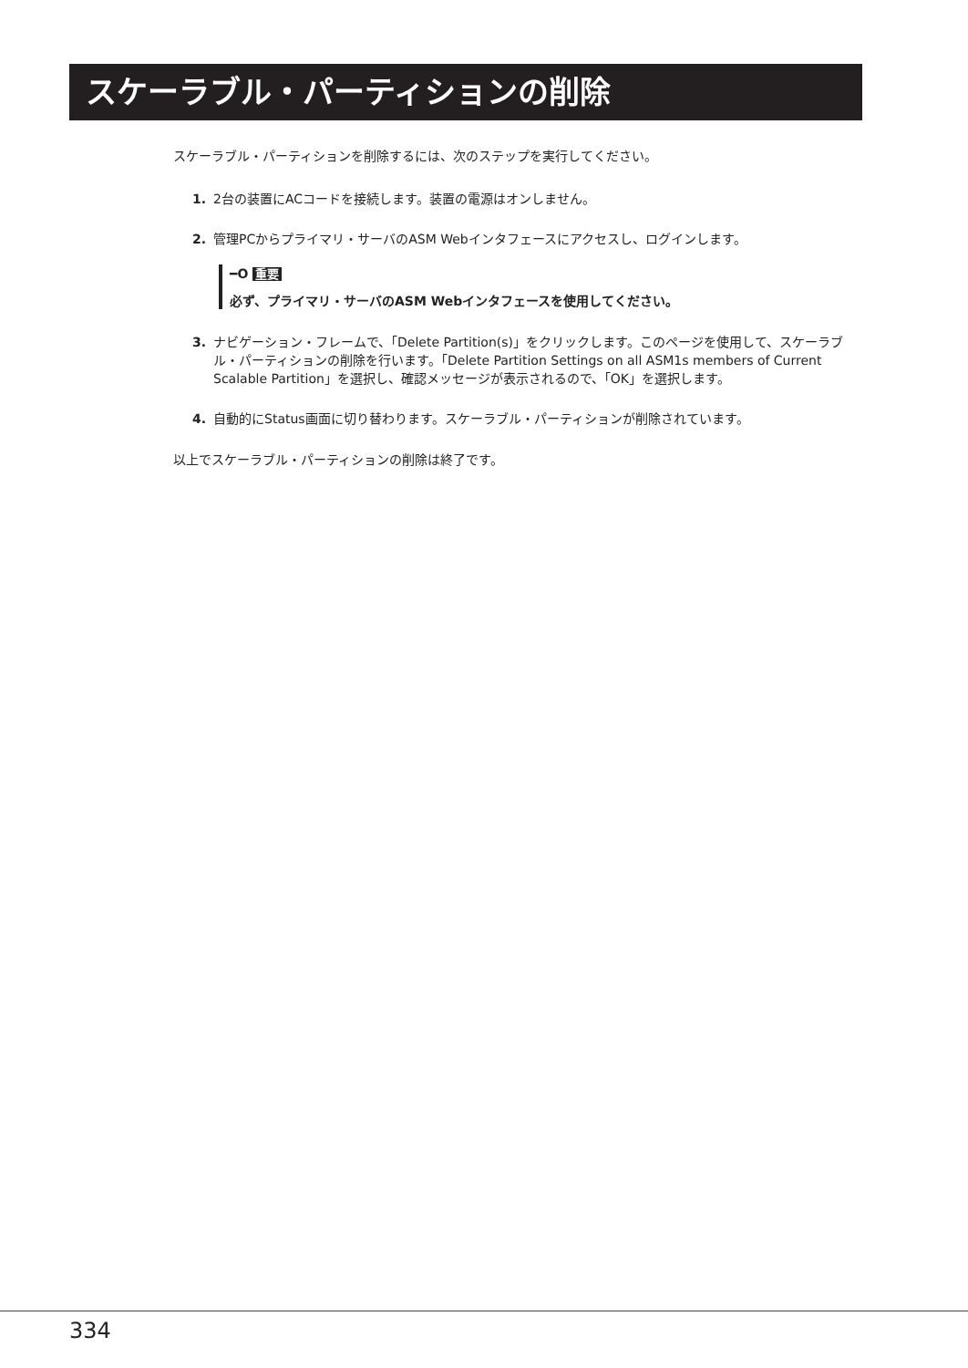スケーラブル・パーティションの削除
スケーラブル・パーティションを削除するには、次のステップを実行してください。
1. 2台の装置にACコードを接続します。装置の電源はオンしません。
2. 管理PCからプライマリ・サーバのASM Webインタフェースにアクセスし、ログインします。
━O 重要
必ず、プライマリ・サーバのASM Webインタフェースを使用してください。
3. ナビゲーション・フレームで、「Delete Partition(s)」をクリックします。このページを使用して、スケーラブル・パーティションの削除を行います。「Delete Partition Settings on all ASM1s members of Current Scalable Partition」を選択し、確認メッセージが表示されるので、「OK」を選択します。
4. 自動的にStatus画面に切り替わります。スケーラブル・パーティションが削除されています。
以上でスケーラブル・パーティションの削除は終了です。
334